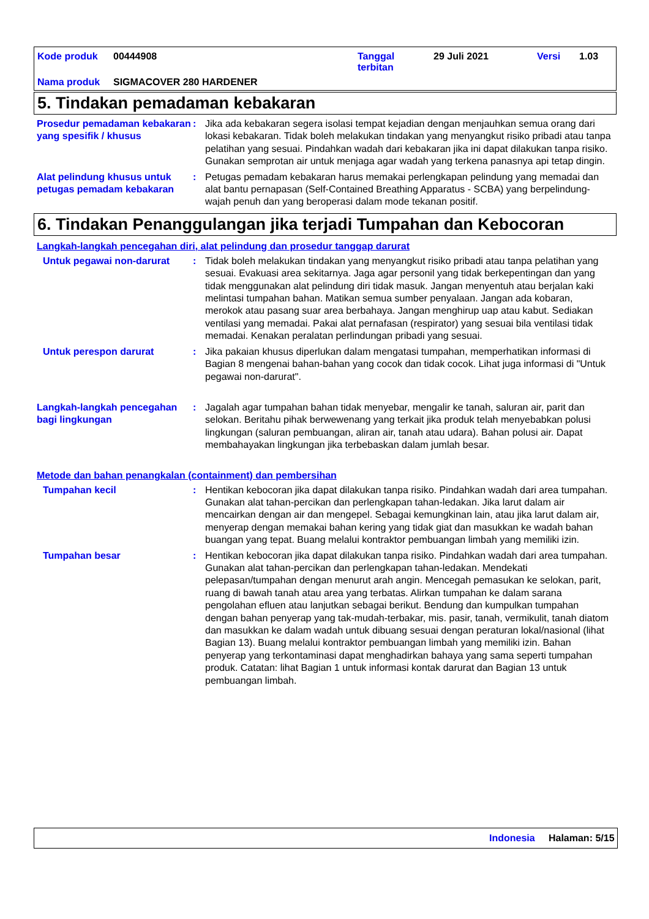| Kode produk | 00444908 | Tanggal terbitan | 29 Juli 2021 | Versi | 1.03 |
| Nama produk | SIGMACOVER 280 HARDENER | | | | |
5. Tindakan pemadaman kebakaran
Prosedur pemadaman kebakaran yang spesifik / khusus
: Jika ada kebakaran segera isolasi tempat kejadian dengan menjauhkan semua orang dari lokasi kebakaran. Tidak boleh melakukan tindakan yang menyangkut risiko pribadi atau tanpa pelatihan yang sesuai. Pindahkan wadah dari kebakaran jika ini dapat dilakukan tanpa risiko. Gunakan semprotan air untuk menjaga agar wadah yang terkena panasnya api tetap dingin.
Alat pelindung khusus untuk petugas pemadam kebakaran
: Petugas pemadam kebakaran harus memakai perlengkapan pelindung yang memadai dan alat bantu pernapasan (Self-Contained Breathing Apparatus - SCBA) yang berpelindung-wajah penuh dan yang beroperasi dalam mode tekanan positif.
6. Tindakan Penanggulangan jika terjadi Tumpahan dan Kebocoran
Langkah-langkah pencegahan diri, alat pelindung dan prosedur tanggap darurat
Untuk pegawai non-darurat : Tidak boleh melakukan tindakan yang menyangkut risiko pribadi atau tanpa pelatihan yang sesuai. Evakuasi area sekitarnya. Jaga agar personil yang tidak berkepentingan dan yang tidak menggunakan alat pelindung diri tidak masuk. Jangan menyentuh atau berjalan kaki melintasi tumpahan bahan. Matikan semua sumber penyalaan. Jangan ada kobaran, merokok atau pasang suar area berbahaya. Jangan menghirup uap atau kabut. Sediakan ventilasi yang memadai. Pakai alat pernafasan (respirator) yang sesuai bila ventilasi tidak memadai. Kenakan peralatan perlindungan pribadi yang sesuai.
Untuk perespon darurat : Jika pakaian khusus diperlukan dalam mengatasi tumpahan, memperhatikan informasi di Bagian 8 mengenai bahan-bahan yang cocok dan tidak cocok. Lihat juga informasi di "Untuk pegawai non-darurat".
Langkah-langkah pencegahan bagi lingkungan
: Jagalah agar tumpahan bahan tidak menyebar, mengalir ke tanah, saluran air, parit dan selokan. Beritahu pihak berwewenang yang terkait jika produk telah menyebabkan polusi lingkungan (saluran pembuangan, aliran air, tanah atau udara). Bahan polusi air. Dapat membahayakan lingkungan jika terbebaskan dalam jumlah besar.
Metode dan bahan penangkalan (containment) dan pembersihan
Tumpahan kecil : Hentikan kebocoran jika dapat dilakukan tanpa risiko. Pindahkan wadah dari area tumpahan. Gunakan alat tahan-percikan dan perlengkapan tahan-ledakan. Jika larut dalam air mencairkan dengan air dan mengepel. Sebagai kemungkinan lain, atau jika larut dalam air, menyerap dengan memakai bahan kering yang tidak giat dan masukkan ke wadah bahan buangan yang tepat. Buang melalui kontraktor pembuangan limbah yang memiliki izin.
Tumpahan besar : Hentikan kebocoran jika dapat dilakukan tanpa risiko. Pindahkan wadah dari area tumpahan. Gunakan alat tahan-percikan dan perlengkapan tahan-ledakan. Mendekati pelepasan/tumpahan dengan menurut arah angin. Mencegah pemasukan ke selokan, parit, ruang di bawah tanah atau area yang terbatas. Alirkan tumpahan ke dalam sarana pengolahan efluen atau lanjutkan sebagai berikut. Bendung dan kumpulkan tumpahan dengan bahan penyerap yang tak-mudah-terbakar, mis. pasir, tanah, vermikulit, tanah diatom dan masukkan ke dalam wadah untuk dibuang sesuai dengan peraturan lokal/nasional (lihat Bagian 13). Buang melalui kontraktor pembuangan limbah yang memiliki izin. Bahan penyerap yang terkontaminasi dapat menghadirkan bahaya yang sama seperti tumpahan produk. Catatan: lihat Bagian 1 untuk informasi kontak darurat dan Bagian 13 untuk pembuangan limbah.
Indonesia Halaman: 5/15